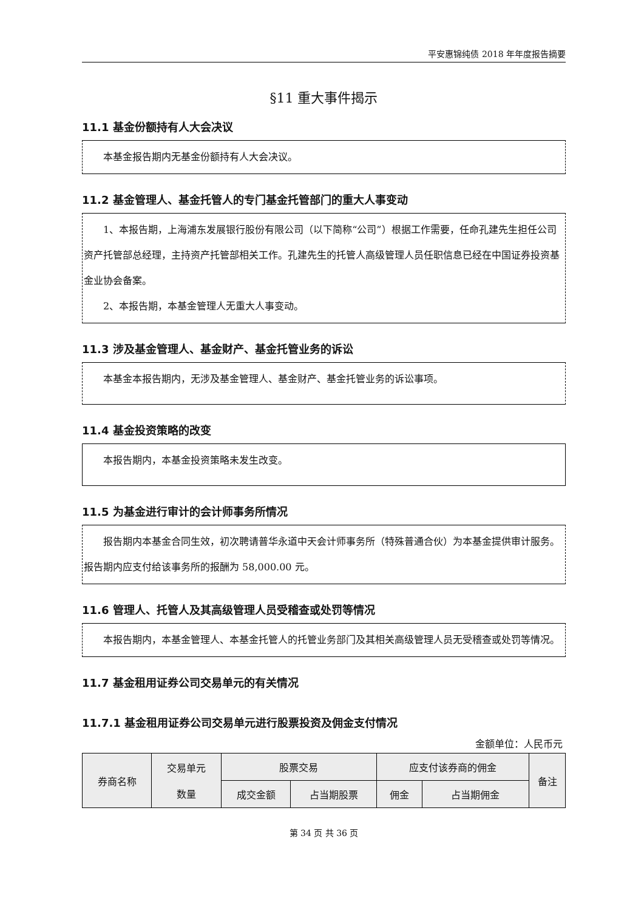平安惠锦纯债 2018 年年度报告摘要
§11 重大事件揭示
11.1 基金份额持有人大会决议
本基金报告期内无基金份额持有人大会决议。
11.2 基金管理人、基金托管人的专门基金托管部门的重大人事变动
1、本报告期，上海浦东发展银行股份有限公司（以下简称“公司”）根据工作需要，任命孔建先生担任公司资产托管部总经理，主持资产托管部相关工作。孔建先生的托管人高级管理人员任职信息已经在中国证券投资基金业协会备案。
2、本报告期，本基金管理人无重大人事变动。
11.3 涉及基金管理人、基金财产、基金托管业务的诉讼
本基金本报告期内，无涉及基金管理人、基金财产、基金托管业务的诉讼事项。
11.4 基金投资策略的改变
本报告期内，本基金投资策略未发生改变。
11.5 为基金进行审计的会计师事务所情况
报告期内本基金合同生效，初次聘请普华永道中天会计师事务所（特殊普通合伙）为本基金提供审计服务。报告期内应支付给该事务所的报酬为 58,000.00 元。
11.6 管理人、托管人及其高级管理人员受稽查或处罚等情况
本报告期内，本基金管理人、本基金托管人的托管业务部门及其相关高级管理人员无受稽查或处罚等情况。
11.7 基金租用证券公司交易单元的有关情况
11.7.1 基金租用证券公司交易单元进行股票投资及佣金支付情况
金额单位：人民币元
| 券商名称 | 交易单元 数量 | 股票交易 | | 应支付该券商的佣金 | | 备注 |
| --- | --- | --- | --- | --- | --- | --- |
| | | 成交金额 | 占当期股票 | 佣金 | 占当期佣金 | |
第 34 页 共 36 页